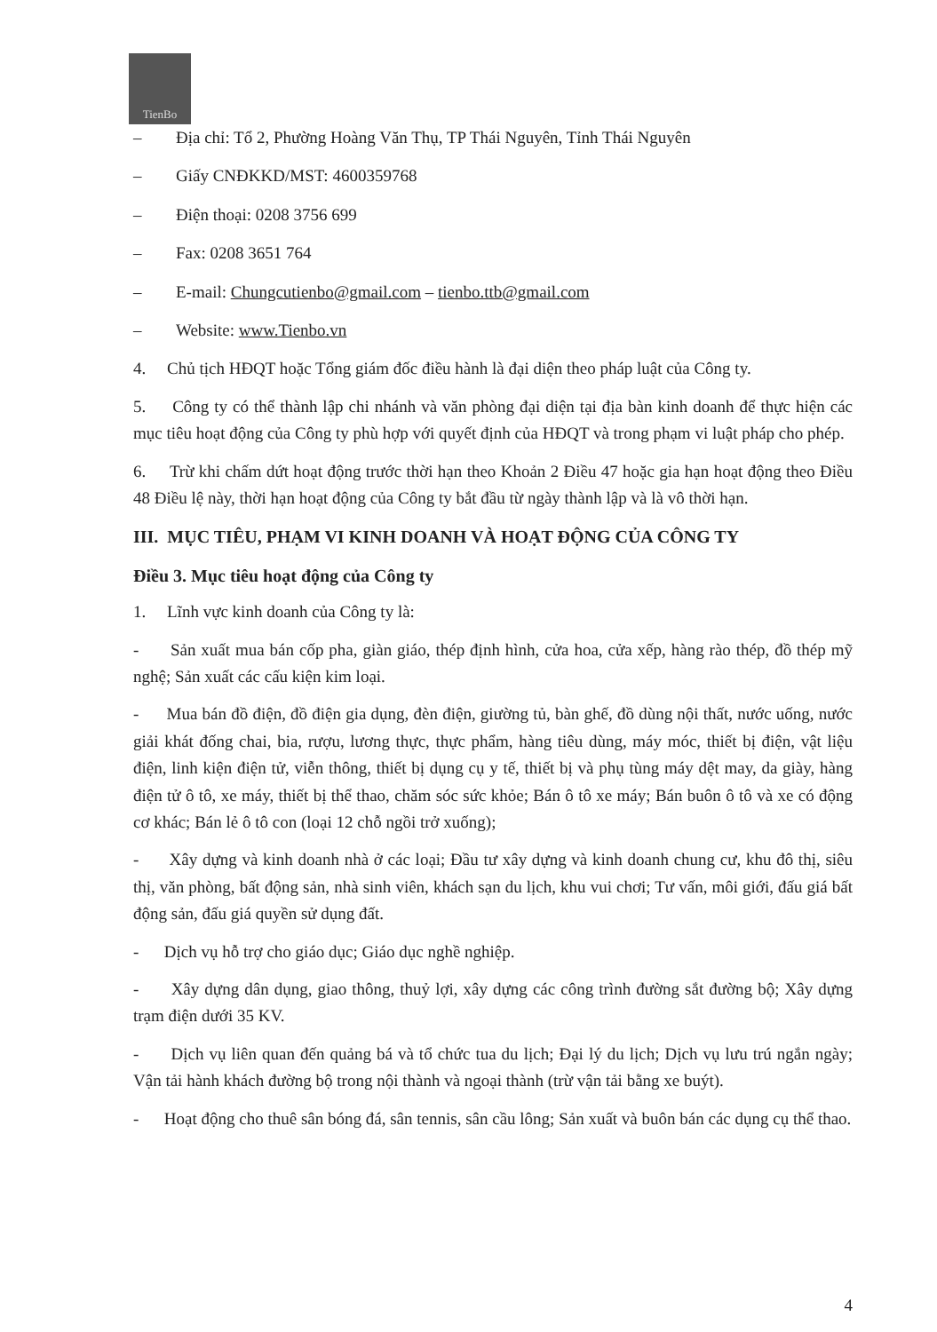TienBo
– Địa chỉ: Tổ 2, Phường Hoàng Văn Thụ, TP Thái Nguyên, Tỉnh Thái Nguyên
– Giấy CNĐKKD/MST: 4600359768
– Điện thoại: 0208 3756 699
– Fax: 0208 3651 764
– E-mail: Chungcutienbo@gmail.com – tienbo.ttb@gmail.com
– Website: www.Tienbo.vn
4. Chủ tịch HĐQT hoặc Tổng giám đốc điều hành là đại diện theo pháp luật của Công ty.
5. Công ty có thể thành lập chi nhánh và văn phòng đại diện tại địa bàn kinh doanh để thực hiện các mục tiêu hoạt động của Công ty phù hợp với quyết định của HĐQT và trong phạm vi luật pháp cho phép.
6. Trừ khi chấm dứt hoạt động trước thời hạn theo Khoản 2 Điều 47 hoặc gia hạn hoạt động theo Điều 48 Điều lệ này, thời hạn hoạt động của Công ty bắt đầu từ ngày thành lập và là vô thời hạn.
III. MỤC TIÊU, PHẠM VI KINH DOANH VÀ HOẠT ĐỘNG CỦA CÔNG TY
Điều 3. Mục tiêu hoạt động của Công ty
1. Lĩnh vực kinh doanh của Công ty là:
- Sản xuất mua bán cốp pha, giàn giáo, thép định hình, cửa hoa, cửa xếp, hàng rào thép, đồ thép mỹ nghệ; Sản xuất các cấu kiện kim loại.
- Mua bán đồ điện, đồ điện gia dụng, đèn điện, giường tủ, bàn ghế, đồ dùng nội thất, nước uống, nước giải khát đống chai, bia, rượu, lương thực, thực phẩm, hàng tiêu dùng, máy móc, thiết bị điện, vật liệu điện, linh kiện điện tử, viễn thông, thiết bị dụng cụ y tế, thiết bị và phụ tùng máy dệt may, da giày, hàng điện tử ô tô, xe máy, thiết bị thể thao, chăm sóc sức khỏe; Bán ô tô xe máy; Bán buôn ô tô và xe có động cơ khác; Bán lẻ ô tô con (loại 12 chỗ ngồi trở xuống);
- Xây dựng và kinh doanh nhà ở các loại; Đầu tư xây dựng và kinh doanh chung cư, khu đô thị, siêu thị, văn phòng, bất động sản, nhà sinh viên, khách sạn du lịch, khu vui chơi; Tư vấn, môi giới, đấu giá bất động sản, đấu giá quyền sử dụng đất.
- Dịch vụ hỗ trợ cho giáo dục; Giáo dục nghề nghiệp.
- Xây dựng dân dụng, giao thông, thuỷ lợi, xây dựng các công trình đường sắt đường bộ; Xây dựng trạm điện dưới 35 KV.
- Dịch vụ liên quan đến quảng bá và tổ chức tua du lịch; Đại lý du lịch; Dịch vụ lưu trú ngắn ngày; Vận tải hành khách đường bộ trong nội thành và ngoại thành (trừ vận tải bằng xe buýt).
- Hoạt động cho thuê sân bóng đá, sân tennis, sân cầu lông; Sản xuất và buôn bán các dụng cụ thể thao.
4